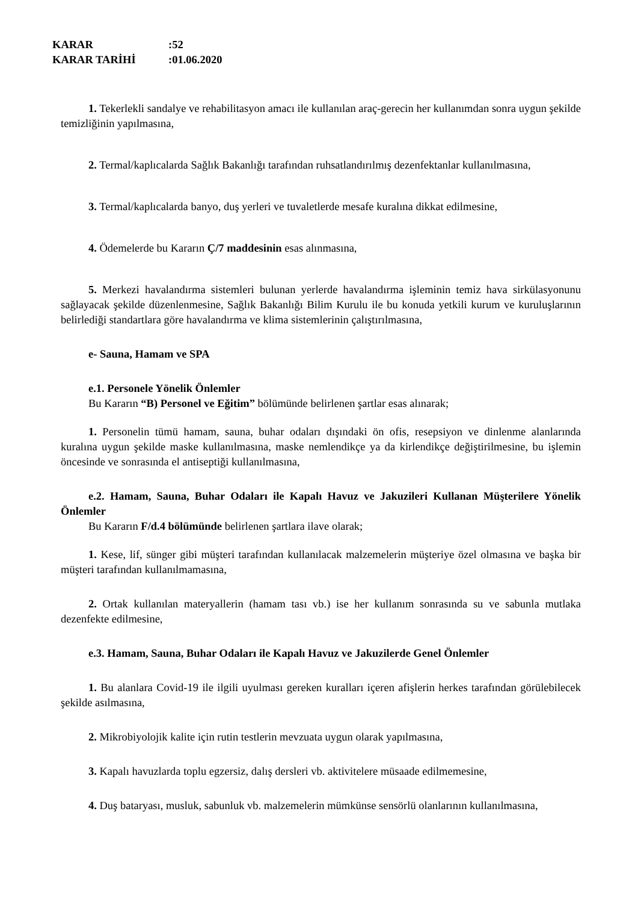KARAR:52
KARAR TARİHİ:01.06.2020
1. Tekerlekli sandalye ve rehabilitasyon amacı ile kullanılan araç-gerecin her kullanımdan sonra uygun şekilde temizliğinin yapılmasına,
2. Termal/kaplıcalarda Sağlık Bakanlığı tarafından ruhsatlandırılmış dezenfektanlar kullanılmasına,
3. Termal/kaplıcalarda banyo, duş yerleri ve tuvaletlerde mesafe kuralına dikkat edilmesine,
4. Ödemelerde bu Kararın Ç/7 maddesinin esas alınmasına,
5. Merkezi havalandırma sistemleri bulunan yerlerde havalandırma işleminin temiz hava sirkülasyonunu sağlayacak şekilde düzenlenmesine, Sağlık Bakanlığı Bilim Kurulu ile bu konuda yetkili kurum ve kuruluşlarının belirlediği standartlara göre havalandırma ve klima sistemlerinin çalıştırılmasına,
e- Sauna, Hamam ve SPA
e.1. Personele Yönelik Önlemler
Bu Kararın “B) Personel ve Eğitim” bölümünde belirlenen şartlar esas alınarak;
1. Personelin tümü hamam, sauna, buhar odaları dışındaki ön ofis, resepsiyon ve dinlenme alanlarında kuralına uygun şekilde maske kullanılmasına, maske nemlendikçe ya da kirlendikçe değiştirilmesine, bu işlemin öncesinde ve sonrasında el antiseptiği kullanılmasına,
e.2. Hamam, Sauna, Buhar Odaları ile Kapalı Havuz ve Jakuzileri Kullanan Müşterilere Yönelik Önlemler
Bu Kararın F/d.4 bölümünde belirlenen şartlara ilave olarak;
1. Kese, lif, sünger gibi müşteri tarafından kullanılacak malzemelerin müşteriye özel olmasına ve başka bir müşteri tarafından kullanılmamasına,
2. Ortak kullanılan materyallerin (hamam tası vb.) ise her kullanım sonrasında su ve sabunla mutlaka dezenfekte edilmesine,
e.3. Hamam, Sauna, Buhar Odaları ile Kapalı Havuz ve Jakuzilerde Genel Önlemler
1. Bu alanlara Covid-19 ile ilgili uyulması gereken kuralları içeren afişlerin herkes tarafından görülebilecek şekilde asılmasına,
2. Mikrobiyolojik kalite için rutin testlerin mevzuata uygun olarak yapılmasına,
3. Kapalı havuzlarda toplu egzersiz, dalış dersleri vb. aktivitelere müsaade edilmemesine,
4. Duş bataryası, musluk, sabunluk vb. malzemelerin mümkünse sensörlü olanlarının kullanılmasına,